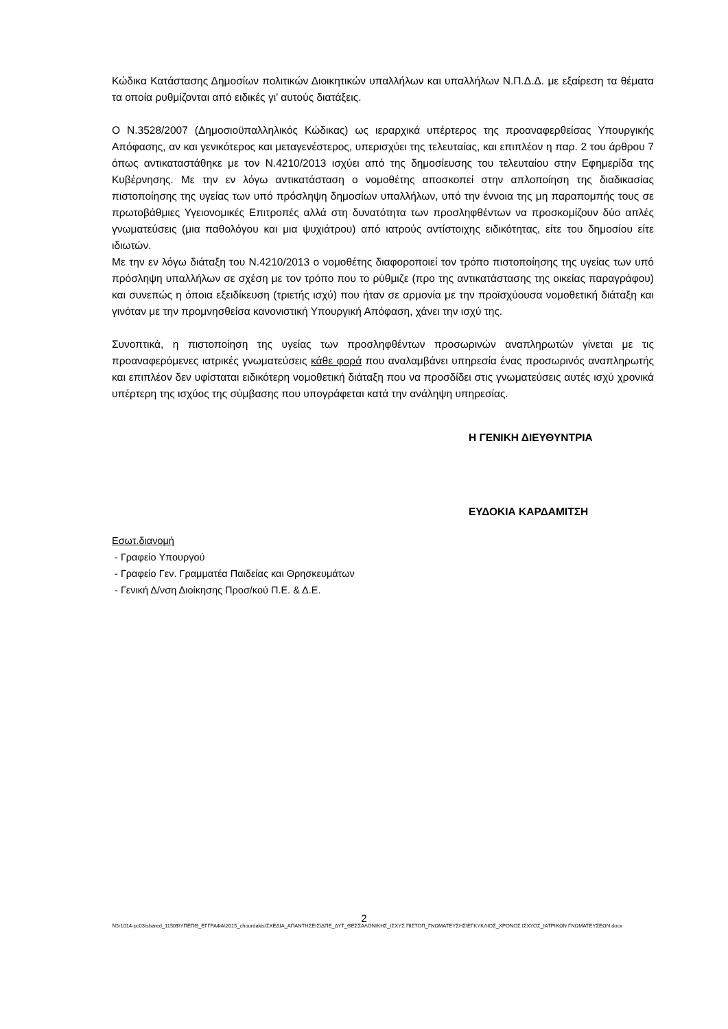Κώδικα Κατάστασης Δημοσίων πολιτικών Διοικητικών υπαλλήλων και υπαλλήλων Ν.Π.Δ.Δ. με εξαίρεση τα θέματα τα οποία ρυθμίζονται από ειδικές γι’ αυτούς διατάξεις.
Ο Ν.3528/2007 (Δημοσιοϋπαλληλικός Κώδικας) ως ιεραρχικά υπέρτερος της προαναφερθείσας Υπουργικής Απόφασης, αν και γενικότερος και μεταγενέστερος, υπερισχύει της τελευταίας, και επιπλέον η παρ. 2 του άρθρου 7 όπως αντικαταστάθηκε με τον Ν.4210/2013 ισχύει από της δημοσίευσης του τελευταίου στην Εφημερίδα της Κυβέρνησης. Με την εν λόγω αντικατάσταση ο νομοθέτης αποσκοπεί στην απλοποίηση της διαδικασίας πιστοποίησης της υγείας των υπό πρόσληψη δημοσίων υπαλλήλων, υπό την έννοια της μη παραπομπής τους σε πρωτοβάθμιες Υγειονομικές Επιτροπές αλλά στη δυνατότητα των προσληφθέντων να προσκομίζουν δύο απλές γνωματεύσεις (μια παθολόγου και μια ψυχιάτρου) από ιατρούς αντίστοιχης ειδικότητας, είτε του δημοσίου είτε ιδιωτών.
Με την εν λόγω διάταξη του Ν.4210/2013 ο νομοθέτης διαφοροποιεί τον τρόπο πιστοποίησης της υγείας των υπό πρόσληψη υπαλλήλων σε σχέση με τον τρόπο που το ρύθμιζε (προ της αντικατάστασης της οικείας παραγράφου) και συνεπώς η όποια εξειδίκευση (τριετής ισχύ) που ήταν σε αρμονία με την προϊσχύουσα νομοθετική διάταξη και γινόταν με την προμνησθείσα κανονιστική Υπουργική Απόφαση, χάνει την ισχύ της.
Συνοπτικά, η πιστοποίηση της υγείας των προσληφθέντων προσωρινών αναπληρωτών γίνεται με τις προαναφερόμενες ιατρικές γνωματεύσεις κάθε φορά που αναλαμβάνει υπηρεσία ένας προσωρινός αναπληρωτής και επιπλέον δεν υφίσταται ειδικότερη νομοθετική διάταξη που να προσδίδει στις γνωματεύσεις αυτές ισχύ χρονικά υπέρτερη της ισχύος της σύμβασης που υπογράφεται κατά την ανάληψη υπηρεσίας.
Η ΓΕΝΙΚΗ ΔΙΕΥΘΥΝΤΡΙΑ
ΕΥΔΟΚΙΑ ΚΑΡΔΑΜΙΤΣΗ
Εσωτ.διανομή
- Γραφείο Υπουργού
- Γραφείο Γεν. Γραμματέα Παιδείας και Θρησκευμάτων
- Γενική Δ/νση Διοίκησης Προσ/κού Π.Ε. & Δ.Ε.
2
\\Gr1014-pc03\shared_1150$\ΥΠΕΠΘ_ΕΓΓΡΑΦΑ\2015_chourdakis\ΣΧΕΔΙΑ_ΑΠΑΝΤΗΣΕΙΣ\ΔΠΕ_ΔΥΤ_ΘΕΣΣΑΛΟΝΙΚΗΣ_ΙΣΧΥΣ ΠΙΣΤΟΠ_ΓΝΩΜΑΤΕΥΣΗΣ\ΕΓΚΥΚΛΙΟΣ_ΧΡΟΝΟΣ ΙΣΧΥΟΣ_ΙΑΤΡΙΚΩΝ ΓΝΩΜΑΤΕΥΣΕΩΝ.docx